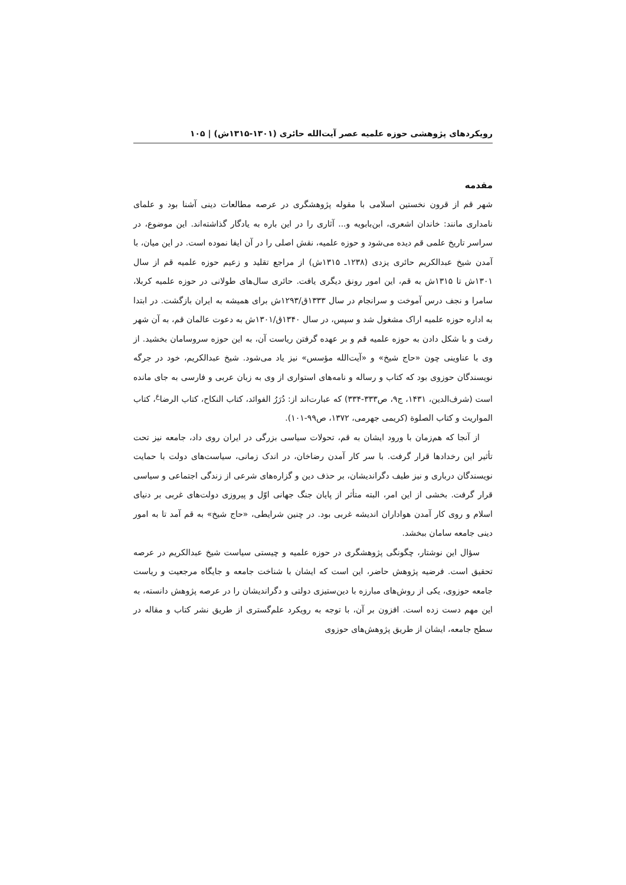رویکردهای پژوهشی حوزه علمیه عصر آیت‌الله حائری (۱۳۰۱-۱۳۱۵ش) | ۱۰۵
مقدمه
شهر قم از قرون نخستین اسلامی با مقوله پژوهشگری در عرصه مطالعات دینی آشنا بود و علمای نامداری مانند: خاندان اشعری، ابن‌بابویه و... آثاری را در این باره به یادگار گذاشته‌اند. این موضوع، در سراسر تاریخ علمی قم دیده می‌شود و حوزه علمیه، نقش اصلی را در آن ایفا نموده است. در این میان، با آمدن شیخ عبدالکریم حائری یزدی (۱۲۳۸ـ ۱۳۱۵ش) از مراجع تقلید و زعیم حوزه علمیه قم از سال ۱۳۰۱ش تا ۱۳۱۵ش به قم، این امور رونق دیگری یافت. حائری سال‌های طولانی در حوزه علمیه کربلا، سامرا و نجف درس آموخت و سرانجام در سال ۱۳۳۳ق/۱۲۹۳ش برای همیشه به ایران بازگشت. در ابتدا به اداره حوزه علمیه اراک مشغول شد و سپس، در سال ۱۳۴۰ق/۱۳۰۱ش به دعوت عالمان قم، به آن شهر رفت و با شکل دادن به حوزه علمیه قم و بر عهده گرفتن ریاست آن، به این حوزه سروسامان بخشید. از وی با عناوینی چون «حاج شیخ» و «آیت‌الله مؤسس» نیز یاد می‌شود. شیخ عبدالکریم، خود در جرگه نویسندگان حوزوی بود که کتاب و رساله و نامه‌های استواری از وی به زبان عربی و فارسی به جای مانده است (شرف‌الدین، ۱۴۳۱، ج۹، ص۳۳۳-۳۳۴) که عبارت‌اند از: دُرَرُ الفوائد، کتاب النکاح، کتاب الرضا<sup>ع</sup>، کتاب المواریث و کتاب الصلوة (کریمی جهرمی، ۱۳۷۲، ص۹۹-۱۰۱).
از آنجا که هم‌زمان با ورود ایشان به قم، تحولات سیاسی بزرگی در ایران روی داد، جامعه نیز تحت تأثیر این رخدادها قرار گرفت. با سر کار آمدن رضاخان، در اندک زمانی، سیاست‌های دولت با حمایت نویسندگان درباری و نیز طیف دگراندیشان، بر حذف دین و گزاره‌های شرعی از زندگی اجتماعی و سیاسی قرار گرفت. بخشی از این امر، البته متأثر از پایان جنگ جهانی اوّل و پیروزی دولت‌های غربی بر دنیای اسلام و روی کار آمدن هواداران اندیشه غربی بود. در چنین شرایطی، «حاج شیخ» به قم آمد تا به امور دینی جامعه سامان ببخشد.
سؤال این نوشتار، چگونگی پژوهشگری در حوزه علمیه و چیستی سیاست شیخ عبدالکریم در عرصه تحقیق است. فرضیه پژوهش حاضر، این است که ایشان با شناخت جامعه و جایگاه مرجعیت و ریاست جامعه حوزوی، یکی از روش‌های مبارزه با دین‌ستیزی دولتی و دگراندیشان را در عرصه پژوهش دانسته، به این مهم دست زده است. افزون بر آن، با توجه به رویکرد علم‌گستری از طریق نشر کتاب و مقاله در سطح جامعه، ایشان از طریق پژوهش‌های حوزوی